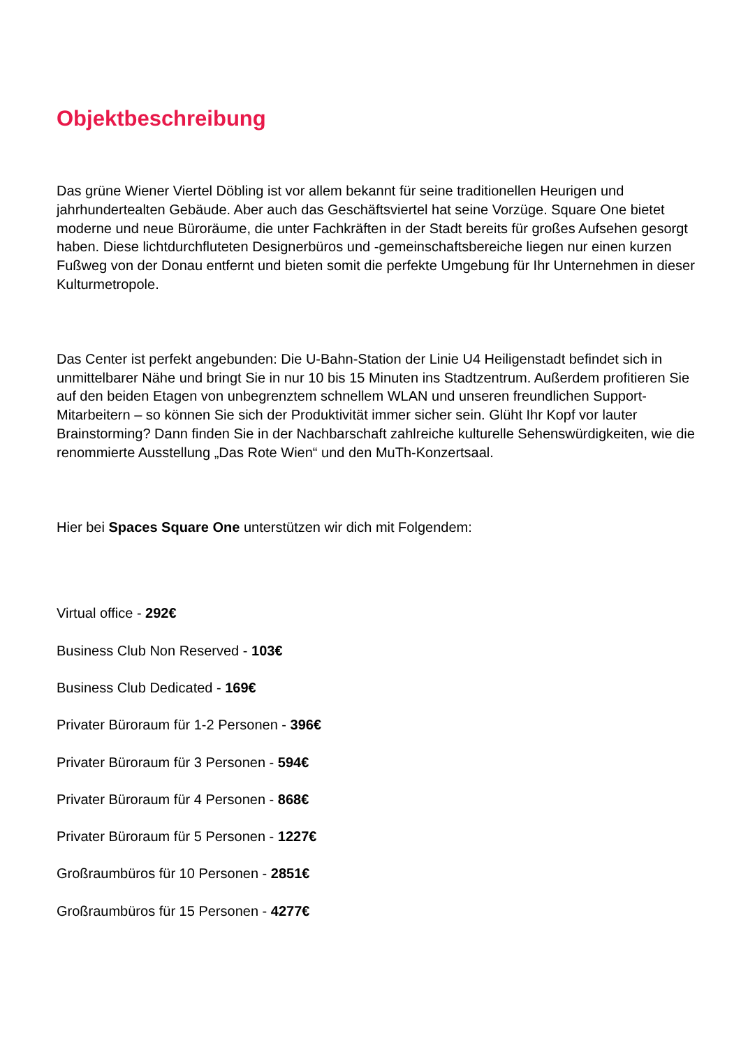Objektbeschreibung
Das grüne Wiener Viertel Döbling ist vor allem bekannt für seine traditionellen Heurigen und jahrhundertealten Gebäude. Aber auch das Geschäftsviertel hat seine Vorzüge. Square One bietet moderne und neue Büroräume, die unter Fachkräften in der Stadt bereits für großes Aufsehen gesorgt haben. Diese lichtdurchfluteten Designerbüros und -gemeinschaftsbereiche liegen nur einen kurzen Fußweg von der Donau entfernt und bieten somit die perfekte Umgebung für Ihr Unternehmen in dieser Kulturmetropole.
Das Center ist perfekt angebunden: Die U-Bahn-Station der Linie U4 Heiligenstadt befindet sich in unmittelbarer Nähe und bringt Sie in nur 10 bis 15 Minuten ins Stadtzentrum. Außerdem profitieren Sie auf den beiden Etagen von unbegrenztem schnellem WLAN und unseren freundlichen Support-Mitarbeitern – so können Sie sich der Produktivität immer sicher sein. Glüht Ihr Kopf vor lauter Brainstorming? Dann finden Sie in der Nachbarschaft zahlreiche kulturelle Sehenswürdigkeiten, wie die renommierte Ausstellung „Das Rote Wien“ und den MuTh-Konzertsaal.
Hier bei Spaces Square One unterstützen wir dich mit Folgendem:
Virtual office - 292€
Business Club Non Reserved - 103€
Business Club Dedicated - 169€
Privater Büroraum für 1-2 Personen - 396€
Privater Büroraum für 3 Personen - 594€
Privater Büroraum für 4 Personen - 868€
Privater Büroraum für 5 Personen - 1227€
Großraumbüros für 10 Personen - 2851€
Großraumbüros für 15 Personen - 4277€